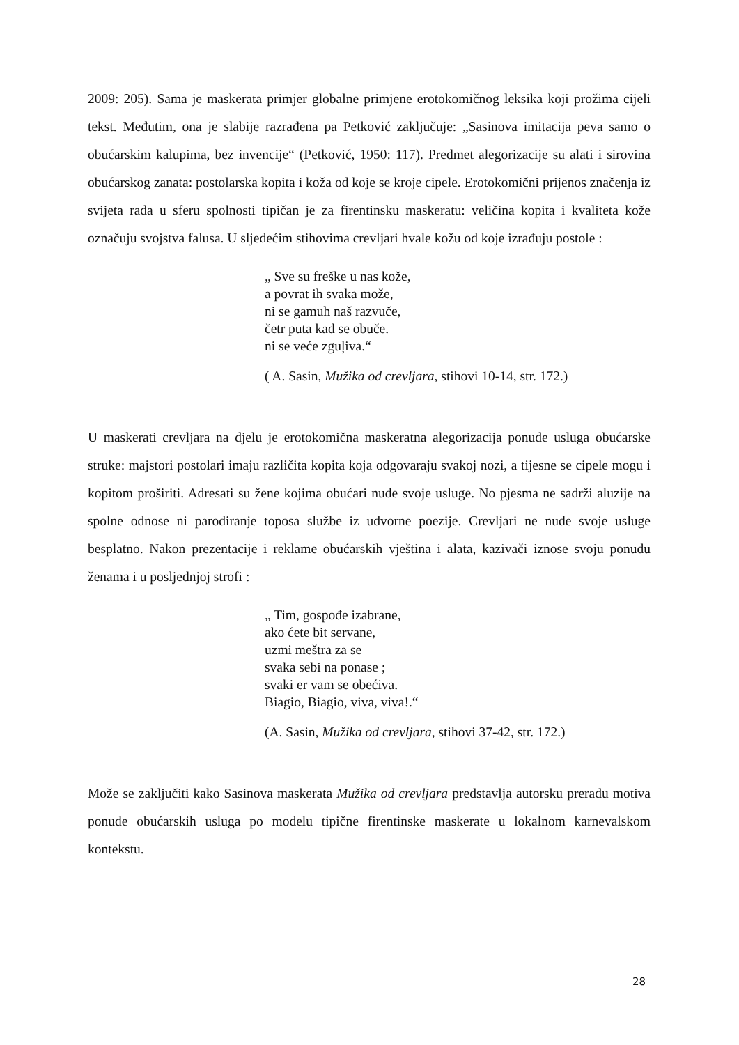2009: 205). Sama je maskerata primjer globalne primjene erotokomičnog leksika koji prožima cijeli tekst. Međutim, ona je slabije razrađena pa Petković zaključuje: „Sasinova imitacija peva samo o obućarskim kalupima, bez invencije“ (Petković, 1950: 117). Predmet alegorizacije su alati i sirovina obućarskog zanata: postolarska kopita i koža od koje se kroje cipele. Erotokomični prijenos značenja iz svijeta rada u sferu spolnosti tipičan je za firentinsku maskeratu: veličina kopita i kvaliteta kože označuju svojstva falusa. U sljedećim stihovima crevljari hvale kožu od koje izrađuju postole :
„ Sve su freške u nas kože,
a povrat ih svaka može,
ni se gamuh naš razvuče,
četr puta kad se obuče.
ni se veće zguļiva.“
( A. Sasin, Mužika od crevljara, stihovi 10-14, str. 172.)
U maskerati crevljara na djelu je erotokomična maskeratna alegorizacija ponude usluga obućarske struke: majstori postolari imaju različita kopita koja odgovaraju svakoj nozi, a tijesne se cipele mogu i kopitom proširiti. Adresati su žene kojima obućari nude svoje usluge. No pjesma ne sadrži aluzije na spolne odnose ni parodiranje toposa službe iz udvorne poezije. Crevljari ne nude svoje usluge besplatno. Nakon prezentacije i reklame obućarskih vještina i alata, kazivači iznose svoju ponudu ženama i u posljednjoj strofi :
„ Tim, gospođe izabrane,
ako ćete bit servane,
uzmi meštra za se
svaka sebi na ponase ;
svaki er vam se obećiva.
Biagio, Biagio, viva, viva!.“
(A. Sasin, Mužika od crevljara, stihovi 37-42, str. 172.)
Može se zaključiti kako Sasinova maskerata Mužika od crevljara predstavlja autorsku preradu motiva ponude obućarskih usluga po modelu tipične firentinske maskerate u lokalnom karnevalskom kontekstu.
28